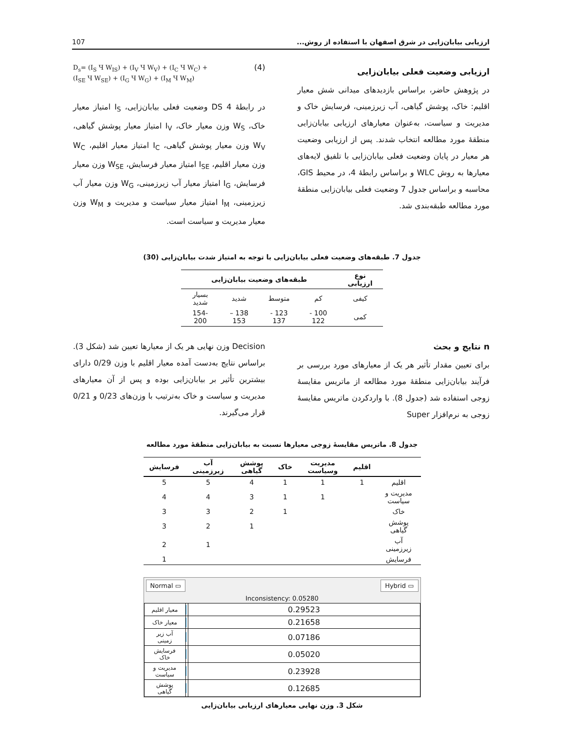ارزیابی بیابان‌زایی در شرق اصفهان با استفاده از روش... 107
ارزیابی وضعیت فعلی بیابان‌زایی
در پژوهش حاضر، براساس بازدیدهای میدانی شش معیار اقلیم: خاک، پوشش گیاهی، آب زیرزمینی، فرسایش خاک و مدیریت و سیاست، به‌عنوان معیارهای ارزیابی بیابان‌زایی منطقهٔ مورد مطالعه انتخاب شدند. پس از ارزیابی وضعیت هر معیار در پایان وضعیت فعلی بیابان‌زایی با تلفیق لایه‌های معیارها به روش WLC و براساس رابطهٔ 4، در محیط GIS، محاسبه و براساس جدول 7 وضعیت فعلی بیابان‌زایی منطقهٔ مورد مطالعه طبقه‌بندی شد.
D<sub>s</sub>= (I<sub>S</sub> Ч W<sub>IS</sub>) + (I<sub>V</sub> Ч W<sub>V</sub>) + (I<sub>C</sub> Ч W<sub>C</sub>) +
(I<sub>SE</sub> Ч W<sub>SE</sub>) + (I<sub>G</sub> Ч W<sub>G</sub>) + (I<sub>M</sub> Ч W<sub>M</sub>) (4)
در رابطهٔ 4 DS وضعیت فعلی بیابان‌زایی، I<sub>S</sub> امتیاز معیار خاک، W<sub>S</sub> وزن معیار خاک، I<sub>V</sub> امتیاز معیار پوشش گیاهی، W<sub>V</sub> وزن معیار پوشش گیاهی، I<sub>C</sub> امتیاز معیار اقلیم، W<sub>C</sub> وزن معیار اقلیم، I<sub>SE</sub> امتیاز معیار فرسایش، W<sub>SE</sub> وزن معیار فرسایش، I<sub>G</sub> امتیاز معیار آب زیرزمینی، W<sub>G</sub> وزن معیار آب زیرزمینی، I<sub>M</sub> امتیاز معیار سیاست و مدیریت و W<sub>M</sub> وزن معیار مدیریت و سیاست است.
جدول 7. طبقه‌های وضعیت فعلی بیابان‌زایی با توجه به امتیاز شدت بیابان‌زایی (30)
| نوع ارزیابی | طبقه‌های وضعیت بیابان‌زایی | | | |
| --- | --- | --- | --- | --- |
| کیفی | کم | متوسط | شدید | بسیار شدید |
| کمی | 100 - 122 | 123 - 137 | 138 – 153 | 154-200 |
n نتایج و بحث
برای تعیین مقدار تأثیر هر یک از معیارهای مورد بررسی بر فرآیند بیابان‌زایی منطقهٔ مورد مطالعه از ماتریس مقایسهٔ زوجی استفاده شد (جدول 8). با واردکردن ماتریس مقایسهٔ زوجی به نرم‌افزار Super
Decision وزن نهایی هر یک از معیارها تعیین شد (شکل 3). براساس نتایج به‌دست آمده معیار اقلیم با وزن 0/29 دارای بیشترین تأثیر بر بیابان‌زایی بوده و پس از آن معیارهای مدیریت و سیاست و خاک به‌ترتیب با وزن‌های 0/23 و 0/21 قرار می‌گیرند.
جدول 8. ماتریس مقایسهٔ زوجی معیارها نسبت به بیابان‌زایی منطقهٔ مورد مطالعه
| | اقلیم | مدیریت وسیاست | خاک | پوشش گیاهی | آب زیرزمینی | فرسایش |
| --- | --- | --- | --- | --- | --- | --- |
| اقلیم | 1 | 1 | 1 | 4 | 5 | 5 |
| مدیریت و سیاست | | 1 | 1 | 3 | 4 | 4 |
| خاک | | | 1 | 2 | 3 | 3 |
| پوشش گیاهی | | | | 1 | 2 | 3 |
| آب زیرزمینی | | | | | 1 | 2 |
| فرسایش | | | | | | 1 |
Normal ▭ Hybrid ▭
Inconsistency: 0.05280
| معیار اقلیم | | 0.29523 |
| معیار خاک | | 0.21658 |
| آب زیر زمینی | | 0.07186 |
| فرسایش خاک | | 0.05020 |
| مدیریت و سیاست | | 0.23928 |
| پوشش گیاهی | | 0.12685 |
شکل 3. وزن نهایی معیارهای ارزیابی بیابان‌زایی